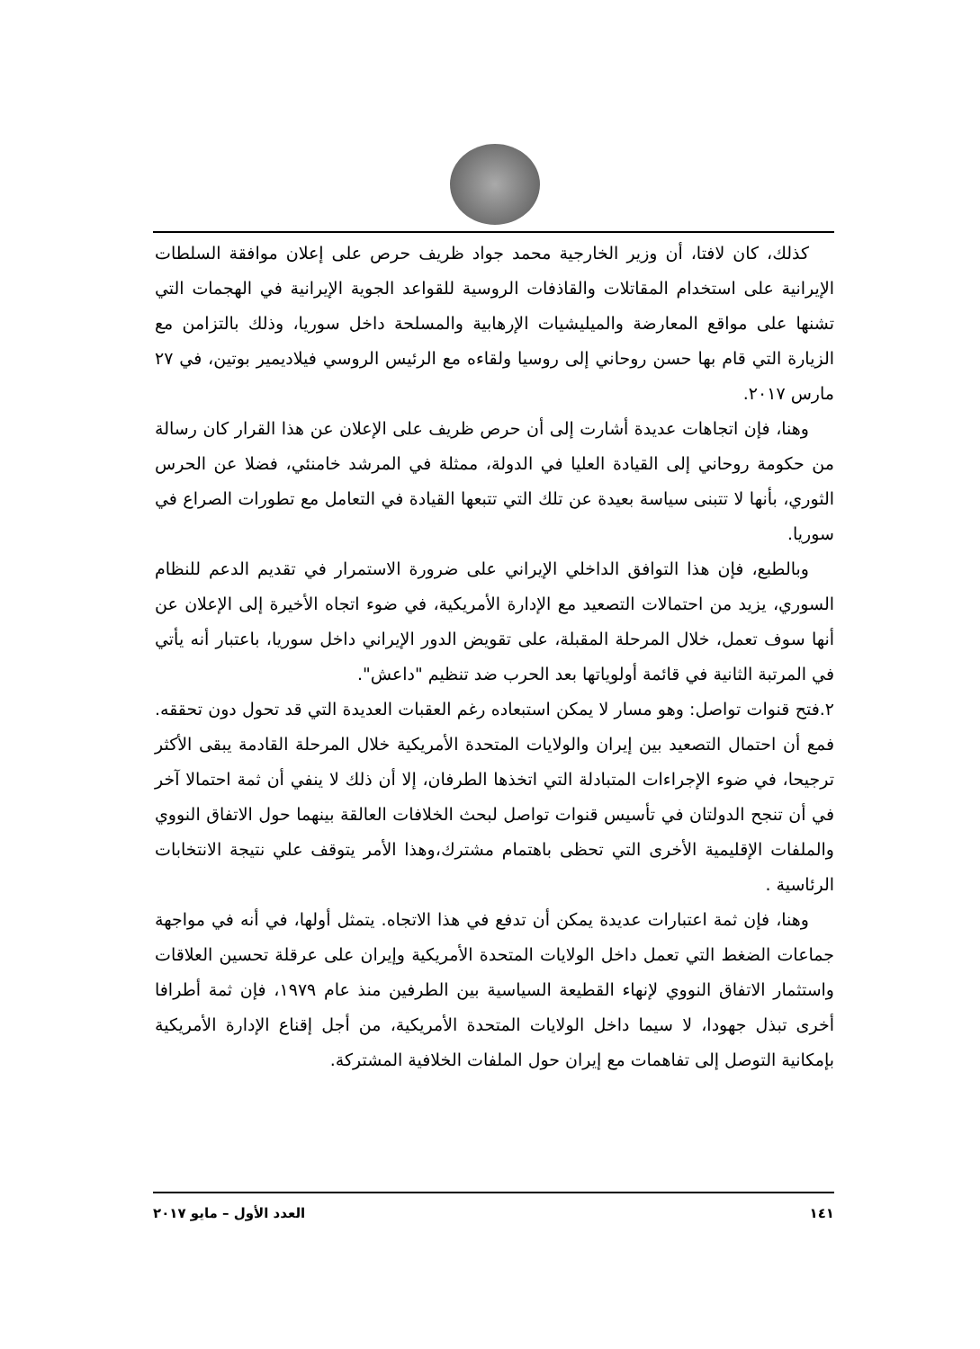كذلك، كان لافتا، أن وزير الخارجية محمد جواد ظريف حرص على إعلان موافقة السلطات الإيرانية على استخدام المقاتلات والقاذفات الروسية للقواعد الجوية الإيرانية في الهجمات التي تشنها على مواقع المعارضة والميليشيات الإرهابية والمسلحة داخل سوريا، وذلك بالتزامن مع الزيارة التي قام بها حسن روحاني إلى روسيا ولقاءه مع الرئيس الروسي فيلاديمير بوتين، في ٢٧ مارس ٢٠١٧.
وهنا، فإن اتجاهات عديدة أشارت إلى أن حرص ظريف على الإعلان عن هذا القرار كان رسالة من حكومة روحاني إلى القيادة العليا في الدولة، ممثلة في المرشد خامنئي، فضلا عن الحرس الثوري، بأنها لا تتبنى سياسة بعيدة عن تلك التي تتبعها القيادة في التعامل مع تطورات الصراع في سوريا.
وبالطبع، فإن هذا التوافق الداخلي الإيراني على ضرورة الاستمرار في تقديم الدعم للنظام السوري، يزيد من احتمالات التصعيد مع الإدارة الأمريكية، في ضوء اتجاه الأخيرة إلى الإعلان عن أنها سوف تعمل، خلال المرحلة المقبلة، على تقويض الدور الإيراني داخل سوريا، باعتبار أنه يأتي في المرتبة الثانية في قائمة أولوياتها بعد الحرب ضد تنظيم "داعش".
٢.فتح قنوات تواصل: وهو مسار لا يمكن استبعاده رغم العقبات العديدة التي قد تحول دون تحققه. فمع أن احتمال التصعيد بين إيران والولايات المتحدة الأمريكية خلال المرحلة القادمة يبقى الأكثر ترجيحا، في ضوء الإجراءات المتبادلة التي اتخذها الطرفان، إلا أن ذلك لا ينفي أن ثمة احتمالا آخر في أن تنجح الدولتان في تأسيس قنوات تواصل لبحث الخلافات العالقة بينهما حول الاتفاق النووي والملفات الإقليمية الأخرى التي تحظى باهتمام مشترك،وهذا الأمر يتوقف علي نتيجة الانتخابات الرئاسية .
وهنا، فإن ثمة اعتبارات عديدة يمكن أن تدفع في هذا الاتجاه. يتمثل أولها، في أنه في مواجهة جماعات الضغط التي تعمل داخل الولايات المتحدة الأمريكية وإيران على عرقلة تحسين العلاقات واستثمار الاتفاق النووي لإنهاء القطيعة السياسية بين الطرفين منذ عام ١٩٧٩، فإن ثمة أطرافا أخرى تبذل جهودا، لا سيما داخل الولايات المتحدة الأمريكية، من أجل إقناع الإدارة الأمريكية بإمكانية التوصل إلى تفاهمات مع إيران حول الملفات الخلافية المشتركة.
١٤١ العدد الأول – مايو ٢٠١٧